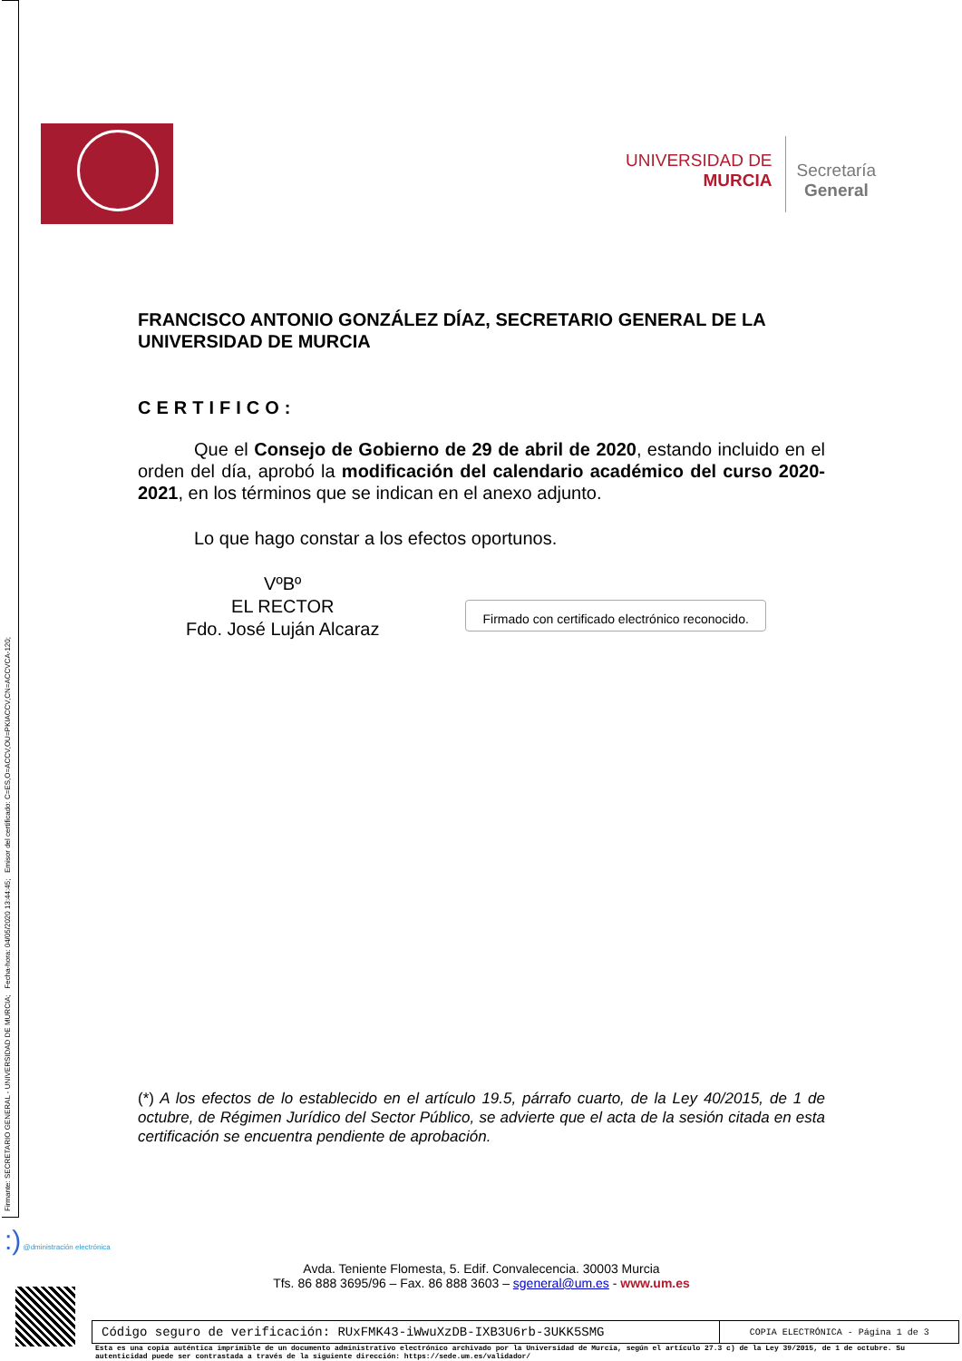Firmante: SECRETARIO GENERAL - UNIVERSIDAD DE MURCIA; Fecha-hora: 04/05/2020 13:44:45; Emisor del certificado: C=ES,O=ACCV,OU=PKIACCV,CN=ACCVCA-120;
UNIVERSIDAD DE
MURCIA
Secretaría
General
FRANCISCO ANTONIO GONZÁLEZ DÍAZ, SECRETARIO GENERAL DE LA UNIVERSIDAD DE MURCIA
CERTIFICO:
Que el Consejo de Gobierno de 29 de abril de 2020, estando incluido en el orden del día, aprobó la modificación del calendario académico del curso 2020-2021, en los términos que se indican en el anexo adjunto.
Lo que hago constar a los efectos oportunos.
VºBº
EL RECTOR
Fdo. José Luján Alcaraz
Firmado con certificado electrónico reconocido.
(*) A los efectos de lo establecido en el artículo 19.5, párrafo cuarto, de la Ley 40/2015, de 1 de octubre, de Régimen Jurídico del Sector Público, se advierte que el acta de la sesión citada en esta certificación se encuentra pendiente de aprobación.
:) @dministración electrónica
Avda. Teniente Flomesta, 5. Edif. Convalecencia. 30003 Murcia
Tfs. 86 888 3695/96 – Fax. 86 888 3603 – sgeneral@um.es - www.um.es
| Código seguro de verificación: RUxFMK43-iWwuXzDB-IXB3U6rb-3UKK5SMG | COPIA ELECTRÓNICA - Página 1 de 3 |
Esta es una copia auténtica imprimible de un documento administrativo electrónico archivado por la Universidad de Murcia, según el artículo 27.3 c) de la Ley 39/2015, de 1 de octubre. Su autenticidad puede ser contrastada a través de la siguiente dirección: https://sede.um.es/validador/